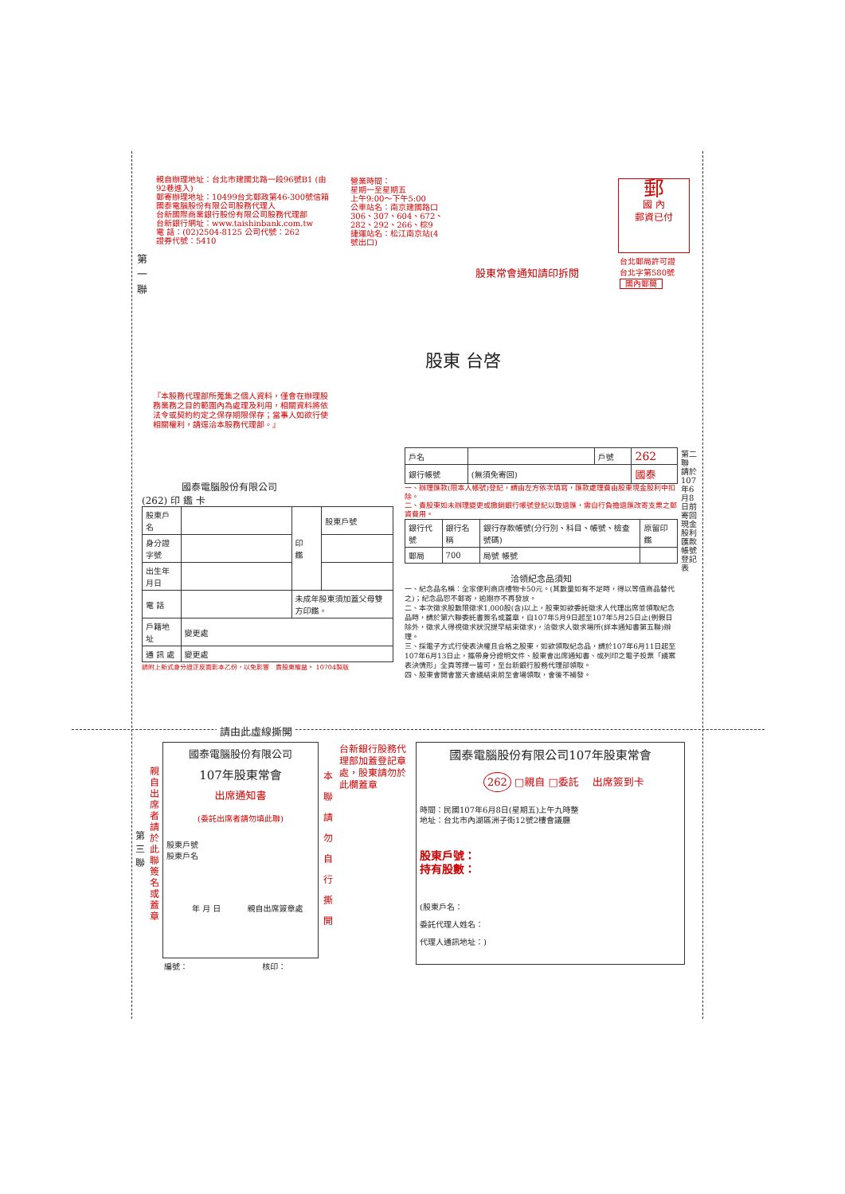親自辦理地址：台北市建國北路一段96號B1 (由92巷進入)
郵寄辦理地址：10499台北郵政第46-300號信箱
國泰電腦股份有限公司股務代理人
台新國際商業銀行股份有限公司股務代理部
台新銀行網址：www.taishinbank.com.tw
電 話：(02)2504-8125 公司代號：262
證券代號：5410
營業時間：
星期一至星期五
上午9:00～下午5:00
公車站名：南京建國路口
306、307、604、672、282、292、266、棕9
捷運站名：松江南京站(4號出口)
股東常會通知請印拆閱
郵
國 內
郵資已付
台北郵局許可證
台北字第580號
國內郵簡
第一聯
股東 台啓
『本股務代理部所蒐集之個人資料，僅會在辦理股務業務之目的範圍內為處理及利用，相關資料將依法令或契約約定之保存期限保存；當事人如欲行使相關權利，請逕洽本股務代理部。』
國泰電腦股份有限公司
(262) 印 鑑 卡
| 股東戶名 | | 印 鑑 | 股東戶號 |
| 身分證字號 | | | |
| 出生年月日 | | | |
| 電 話 | | 未成年股東須加蓋父母雙方印鑑。 | |
| 戶籍地址 | 變更處 | | |
| 通 訊 處 | 變更處 | | |
請附上新式身分證正反面影本乙份，以免影響　貴股東權益。 10704製版
| 戶名 | | 戶號 | 262 |
| 銀行帳號 | (無須免寄回) | | 國泰 |
一、辦理匯款(限本人帳號)登記，請由左方依次填寫，匯款處理費由股東現金股利中扣除。
二、貴股東如未辦理變更或撤銷銀行帳號登記以致退匯，需自行負擔退匯改寄支票之郵資費用。
| 銀行代號 | 銀行名稱 | 銀行存款帳號(分行別、科目、帳號、檢查號碼) | 原留印鑑 |
| 郵局 | 700 | 局號 帳號 | |
洽領紀念品須知
一、紀念品名稱：全家便利商店禮物卡50元。(其數量如有不足時，得以等值商品替代之)；紀念品恕不郵寄，逾期亦不再發放。
二、本次徵求股數限徵求1,000股(含)以上，股東如欲委託徵求人代理出席並領取紀念品時，請於第六聯委託書簽名或蓋章，自107年5月9日起至107年5月25日止(例假日除外，徵求人得視徵求狀況提早結束徵求)，洽徵求人徵求場所(詳本通知書第五聯)辦理。
三、採電子方式行使表決權且合格之股東，如欲領取紀念品，請於107年6月11日起至107年6月13日止，攜帶身分證明文件、股東會出席通知書、或列印之電子投票「議案表決情形」全頁等擇一皆可，至台新銀行股務代理部領取。
四、股東會開會當天會議結束前至會場領取，會後不補發。
第二聯 請於107年6月8日前寄回 現金股利匯款帳號登記表
請由此虛線撕開
第三聯
親自出席者請於此聯簽名或蓋章
國泰電腦股份有限公司
107年股東常會
出席通知書
(委託出席者請勿填此聯)
股東戶號
股東戶名
年 月 日 　　　親自出席簽章處
編號： 　　　　　　　　　核印：
本聯請勿自行撕開
台新銀行股務代理部加蓋登記章處，股東請勿於此欄蓋章
國泰電腦股份有限公司107年股東常會
262 □親自 □委託 　出席簽到卡
時間：民國107年6月8日(星期五)上午九時整
地址：台北市內湖區洲子街12號2樓會議廳
股東戶號：
持有股數：
(股東戶名：
委託代理人姓名：
代理人通訊地址：)